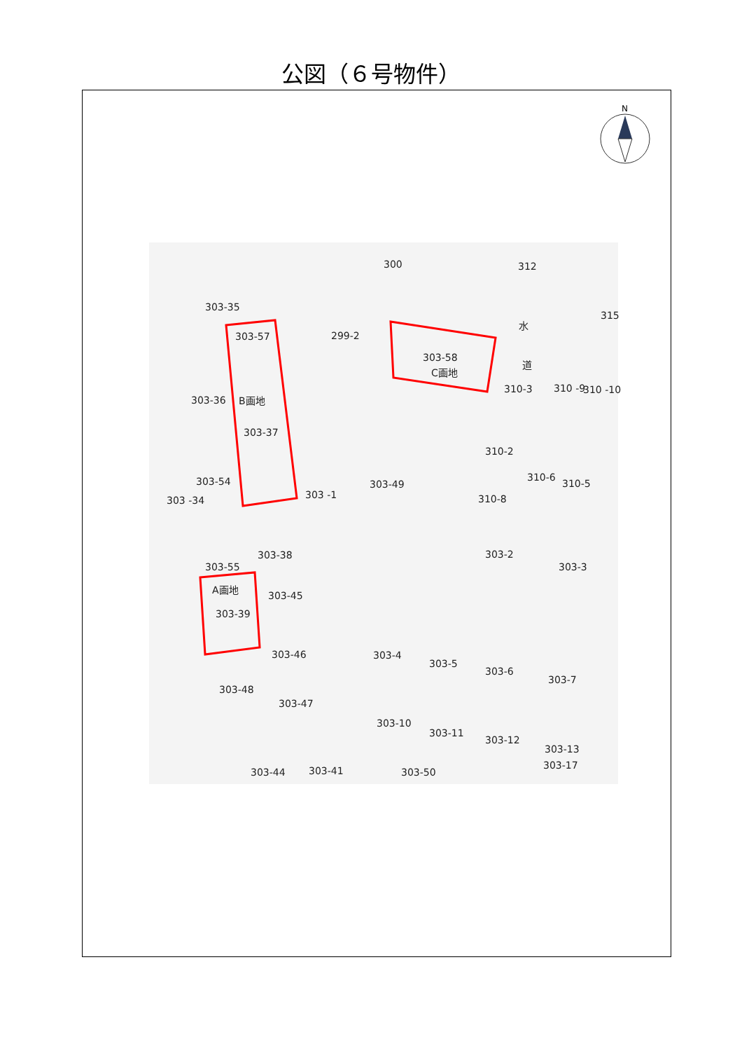公図（６号物件）
N
303-35
303-57
303-36
B画地
303-37
303-54
303 -34
303 -1
303-38
303-55
A画地
303-39
303-45
303-46
303-48
303-47
303-44
303-41
300
312
315
299-2
303-58
C画地
水
道
310-3
310 -9
310 -10
310-2
310-6
310-5
310-8
303-49
303-2
303-3
303-4
303-5
303-6
303-7
303-10
303-11
303-12
303-13
303-50
303-17